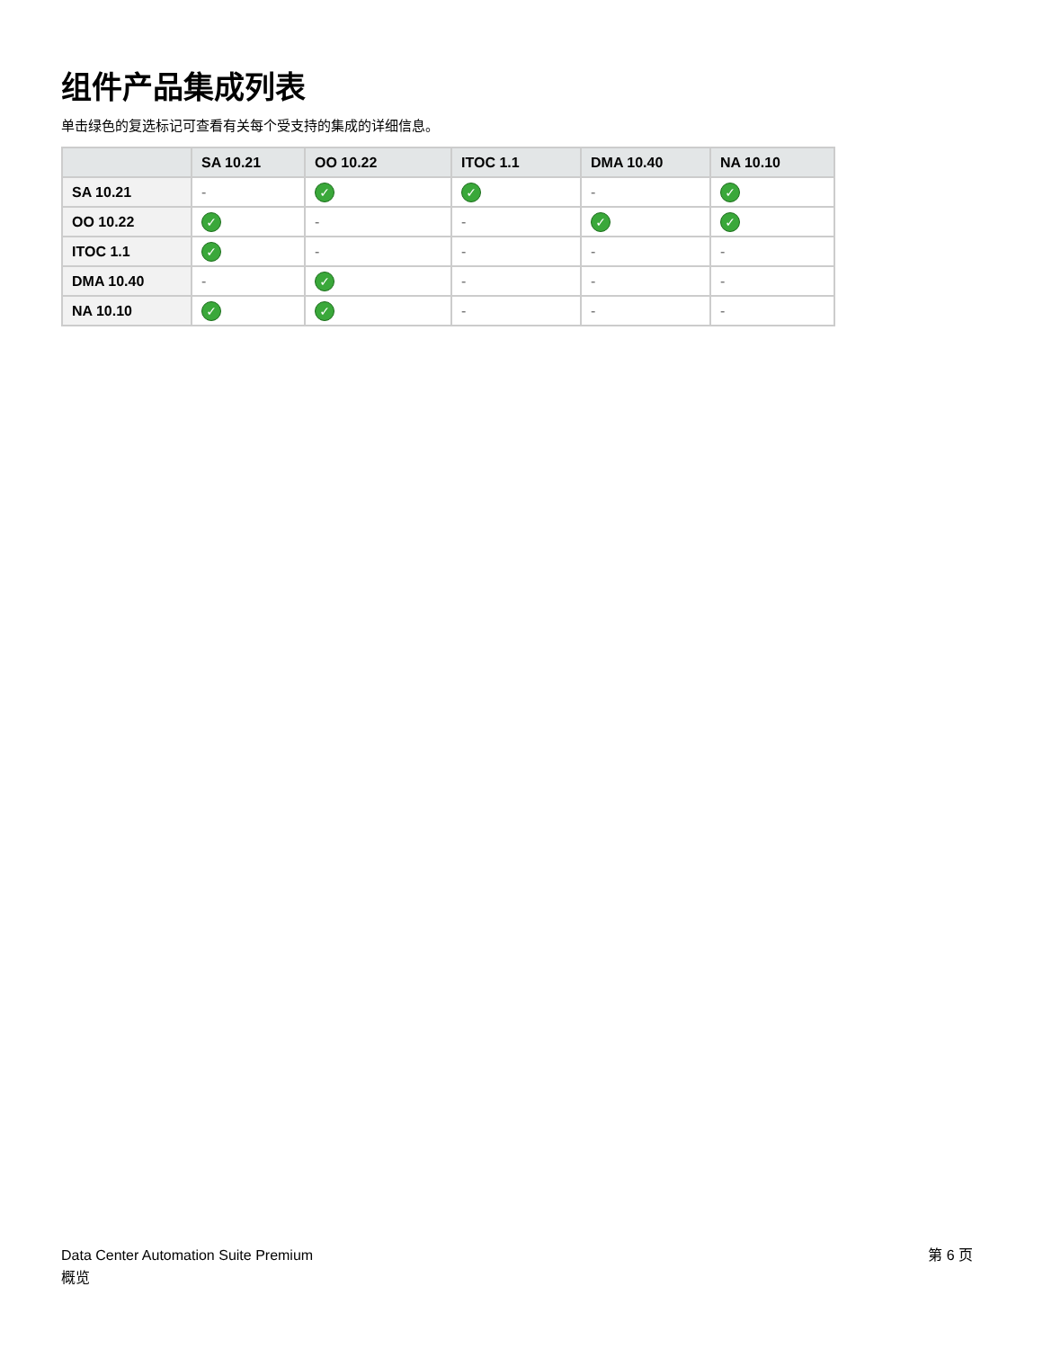组件产品集成列表
单击绿色的复选标记可查看有关每个受支持的集成的详细信息。
| | SA 10.21 | OO 10.22 | ITOC 1.1 | DMA 10.40 | NA 10.10 |
| --- | --- | --- | --- | --- | --- |
| SA 10.21 | - | ✓ | ✓ | - | ✓ |
| OO 10.22 | ✓ | - | - | ✓ | ✓ |
| ITOC 1.1 | ✓ | - | - | - | - |
| DMA 10.40 | - | ✓ | - | - | - |
| NA 10.10 | ✓ | ✓ | - | - | - |
Data Center Automation Suite Premium
概览
第 6 页